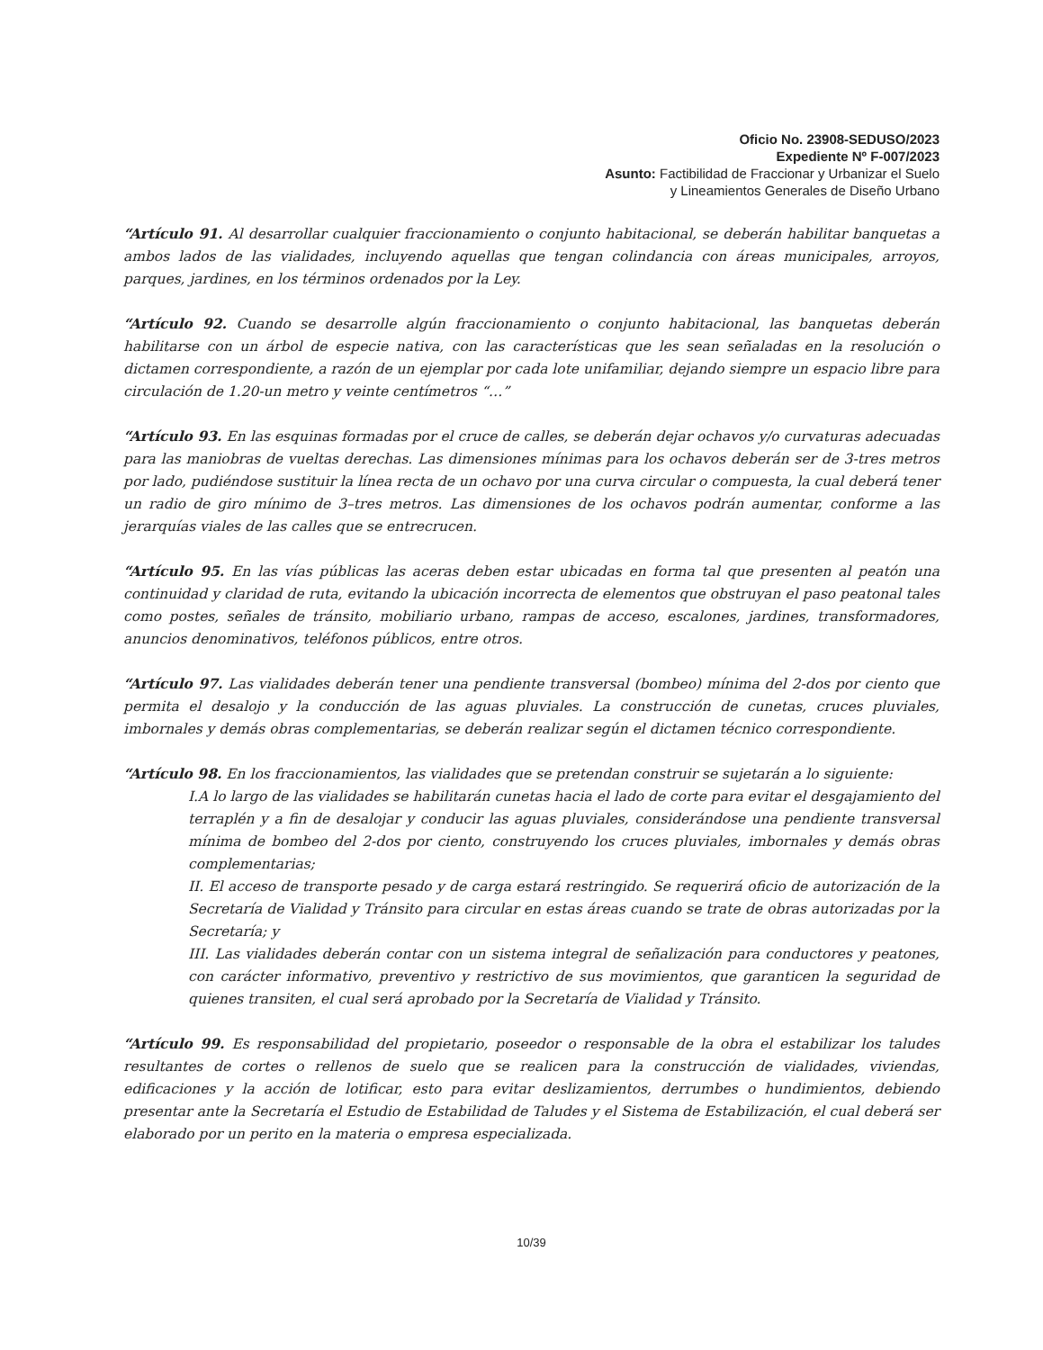Oficio No. 23908-SEDUSO/2023
Expediente Nº F-007/2023
Asunto: Factibilidad de Fraccionar y Urbanizar el Suelo
y Lineamientos Generales de Diseño Urbano
“Artículo 91. Al desarrollar cualquier fraccionamiento o conjunto habitacional, se deberán habilitar banquetas a ambos lados de las vialidades, incluyendo aquellas que tengan colindancia con áreas municipales, arroyos, parques, jardines, en los términos ordenados por la Ley.
“Artículo 92. Cuando se desarrolle algún fraccionamiento o conjunto habitacional, las banquetas deberán habilitarse con un árbol de especie nativa, con las características que les sean señaladas en la resolución o dictamen correspondiente, a razón de un ejemplar por cada lote unifamiliar, dejando siempre un espacio libre para circulación de 1.20-un metro y veinte centímetros “…”
“Artículo 93. En las esquinas formadas por el cruce de calles, se deberán dejar ochavos y/o curvaturas adecuadas para las maniobras de vueltas derechas. Las dimensiones mínimas para los ochavos deberán ser de 3-tres metros por lado, pudiéndose sustituir la línea recta de un ochavo por una curva circular o compuesta, la cual deberá tener un radio de giro mínimo de 3–tres metros. Las dimensiones de los ochavos podrán aumentar, conforme a las jerarquías viales de las calles que se entrecrucen.
“Artículo 95. En las vías públicas las aceras deben estar ubicadas en forma tal que presenten al peatón una continuidad y claridad de ruta, evitando la ubicación incorrecta de elementos que obstruyan el paso peatonal tales como postes, señales de tránsito, mobiliario urbano, rampas de acceso, escalones, jardines, transformadores, anuncios denominativos, teléfonos públicos, entre otros.
“Artículo 97. Las vialidades deberán tener una pendiente transversal (bombeo) mínima del 2-dos por ciento que permita el desalojo y la conducción de las aguas pluviales. La construcción de cunetas, cruces pluviales, imbornales y demás obras complementarias, se deberán realizar según el dictamen técnico correspondiente.
“Artículo 98. En los fraccionamientos, las vialidades que se pretendan construir se sujetarán a lo siguiente:
I.A lo largo de las vialidades se habilitarán cunetas hacia el lado de corte para evitar el desgajamiento del terraplén y a fin de desalojar y conducir las aguas pluviales, considerándose una pendiente transversal mínima de bombeo del 2-dos por ciento, construyendo los cruces pluviales, imbornales y demás obras complementarias;
II. El acceso de transporte pesado y de carga estará restringido. Se requerirá oficio de autorización de la Secretaría de Vialidad y Tránsito para circular en estas áreas cuando se trate de obras autorizadas por la Secretaría; y
III. Las vialidades deberán contar con un sistema integral de señalización para conductores y peatones, con carácter informativo, preventivo y restrictivo de sus movimientos, que garanticen la seguridad de quienes transiten, el cual será aprobado por la Secretaría de Vialidad y Tránsito.
“Artículo 99. Es responsabilidad del propietario, poseedor o responsable de la obra el estabilizar los taludes resultantes de cortes o rellenos de suelo que se realicen para la construcción de vialidades, viviendas, edificaciones y la acción de lotificar, esto para evitar deslizamientos, derrumbes o hundimientos, debiendo presentar ante la Secretaría el Estudio de Estabilidad de Taludes y el Sistema de Estabilización, el cual deberá ser elaborado por un perito en la materia o empresa especializada.
10/39